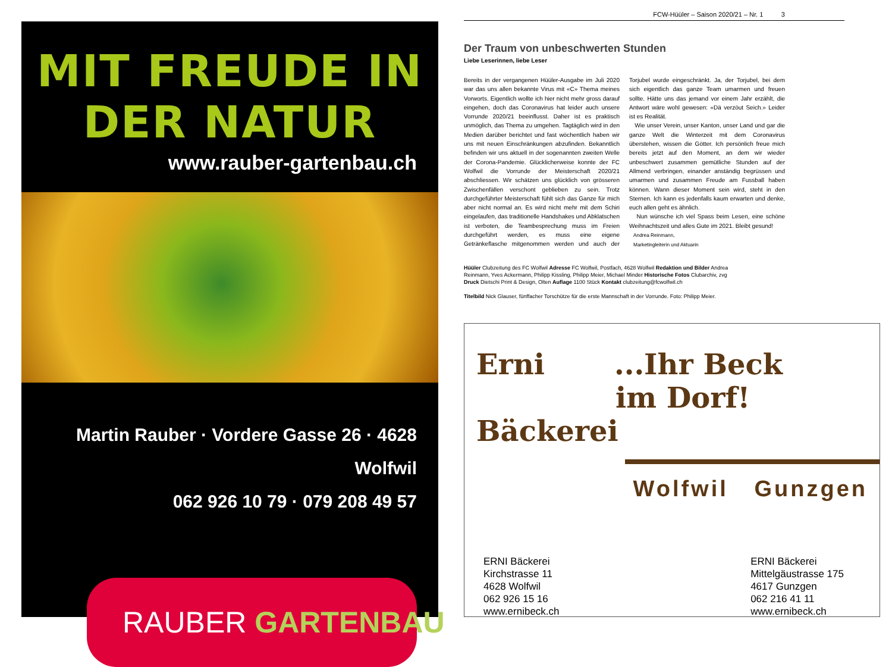MIT FREUDE IN DER NATUR
www.rauber-gartenbau.ch
Martin Rauber · Vordere Gasse 26 · 4628 Wolfwil
062 926 10 79 · 079 208 49 57
RAUBER GARTENBAU
FCW-Hüüler – Saison 2020/21 – Nr. 1 3
Der Traum von unbeschwerten Stunden
Liebe Leserinnen, liebe Leser
Bereits in der vergangenen Hüüler-Ausgabe im Juli 2020 war das uns allen bekannte Virus mit «C» Thema meines Vorworts. Eigentlich wollte ich hier nicht mehr gross darauf eingehen, doch das Coronavirus hat leider auch unsere Vorrunde 2020/21 beeinflusst. Daher ist es praktisch unmöglich, das Thema zu umgehen. Tagtäglich wird in den Medien darüber berichtet und fast wöchentlich haben wir uns mit neuen Einschränkungen abzufinden. Bekanntlich befinden wir uns aktuell in der sogenannten zweiten Welle der Corona-Pandemie. Glücklicherweise konnte der FC Wolfwil die Vorrunde der Meisterschaft 2020/21 abschliessen. Wir schätzen uns glücklich von grösseren Zwischenfällen verschont geblieben zu sein. Trotz durchgeführter Meisterschaft fühlt sich das Ganze für mich aber nicht normal an. Es wird nicht mehr mit dem Schiri eingelaufen, das traditionelle Handshakes und Abklatschen ist verboten, die Teambesprechung muss im Freien durchgeführt werden, es muss eine eigene Getränkeflasche mitgenommen werden und auch der Torjubel wurde eingeschränkt. Ja, der Torjubel, bei dem sich eigentlich das ganze Team umarmen und freuen sollte. Hätte uns das jemand vor einem Jahr erzählt, die Antwort wäre wohl gewesen: «Dä verzöut Seich.» Leider ist es Realität.
Wie unser Verein, unser Kanton, unser Land und gar die ganze Welt die Winterzeit mit dem Coronavirus überstehen, wissen die Götter. Ich persönlich freue mich bereits jetzt auf den Moment, an dem wir wieder unbeschwert zusammen gemütliche Stunden auf der Allmend verbringen, einander anständig begrüssen und umarmen und zusammen Freude am Fussball haben können. Wann dieser Moment sein wird, steht in den Sternen. Ich kann es jedenfalls kaum erwarten und denke, euch allen geht es ähnlich.
Nun wünsche ich viel Spass beim Lesen, eine schöne Weihnachtszeit und alles Gute im 2021. Bleibt gesund!
Andrea Reinmann,
Marketingleiterin und Aktuarin
Hüüler Clubzeitung des FC Wolfwil Adresse FC Wolfwil, Postfach, 4628 Wolfwil Redaktion und Bilder Andrea Reinmann, Yves Ackermann, Philipp Kissling, Philipp Meier, Michael Minder Historische Fotos Clubarchiv, zvg Druck Dietschi Print & Design, Olten Auflage 1100 Stück Kontakt clubzeitung@fcwolfwil.ch
Titelbild Nick Glauser, fünffacher Torschütze für die erste Mannschaft in der Vorrunde. Foto: Philipp Meier.
Erni ...Ihr Beck
im Dorf!
Bäckerei
Wolfwil Gunzgen
ERNI Bäckerei
Kirchstrasse 11
4628 Wolfwil
062 926 15 16
www.ernibeck.ch
ERNI Bäckerei
Mittelgäustrasse 175
4617 Gunzgen
062 216 41 11
www.ernibeck.ch